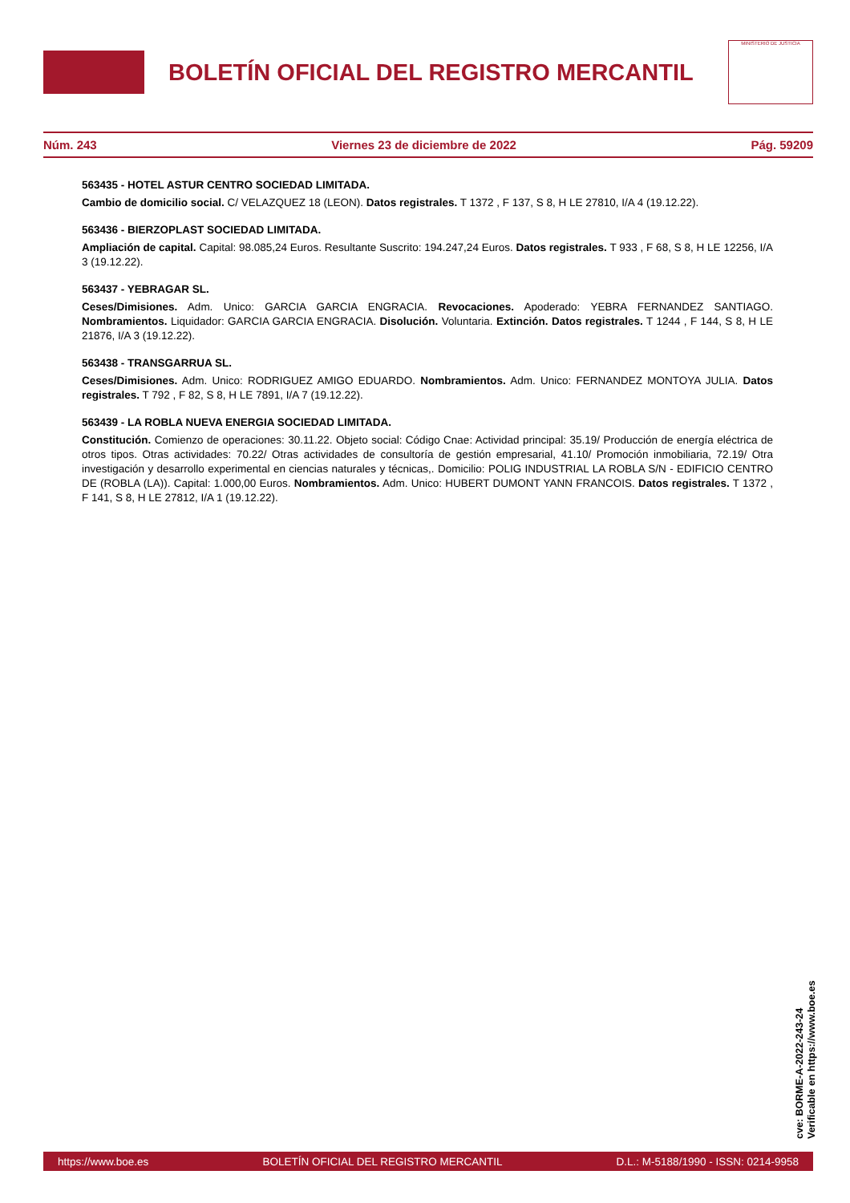BOLETÍN OFICIAL DEL REGISTRO MERCANTIL
MINISTERIO DE JUSTICIA
Núm. 243 Viernes 23 de diciembre de 2022 Pág. 59209
563435 - HOTEL ASTUR CENTRO SOCIEDAD LIMITADA.
Cambio de domicilio social. C/ VELAZQUEZ 18 (LEON). Datos registrales. T 1372 , F 137, S 8, H LE 27810, I/A 4 (19.12.22).
563436 - BIERZOPLAST SOCIEDAD LIMITADA.
Ampliación de capital. Capital: 98.085,24 Euros. Resultante Suscrito: 194.247,24 Euros. Datos registrales. T 933 , F 68, S 8, H LE 12256, I/A 3 (19.12.22).
563437 - YEBRAGAR SL.
Ceses/Dimisiones. Adm. Unico: GARCIA GARCIA ENGRACIA. Revocaciones. Apoderado: YEBRA FERNANDEZ SANTIAGO. Nombramientos. Liquidador: GARCIA GARCIA ENGRACIA. Disolución. Voluntaria. Extinción. Datos registrales. T 1244 , F 144, S 8, H LE 21876, I/A 3 (19.12.22).
563438 - TRANSGARRUA SL.
Ceses/Dimisiones. Adm. Unico: RODRIGUEZ AMIGO EDUARDO. Nombramientos. Adm. Unico: FERNANDEZ MONTOYA JULIA. Datos registrales. T 792 , F 82, S 8, H LE 7891, I/A 7 (19.12.22).
563439 - LA ROBLA NUEVA ENERGIA SOCIEDAD LIMITADA.
Constitución. Comienzo de operaciones: 30.11.22. Objeto social: Código Cnae: Actividad principal: 35.19/ Producción de energía eléctrica de otros tipos. Otras actividades: 70.22/ Otras actividades de consultoría de gestión empresarial, 41.10/ Promoción inmobiliaria, 72.19/ Otra investigación y desarrollo experimental en ciencias naturales y técnicas,. Domicilio: POLIG INDUSTRIAL LA ROBLA S/N - EDIFICIO CENTRO DE (ROBLA (LA)). Capital: 1.000,00 Euros. Nombramientos. Adm. Unico: HUBERT DUMONT YANN FRANCOIS. Datos registrales. T 1372 , F 141, S 8, H LE 27812, I/A 1 (19.12.22).
cve: BORME-A-2022-243-24
Verificable en https://www.boe.es
https://www.boe.es BOLETÍN OFICIAL DEL REGISTRO MERCANTIL D.L.: M-5188/1990 - ISSN: 0214-9958